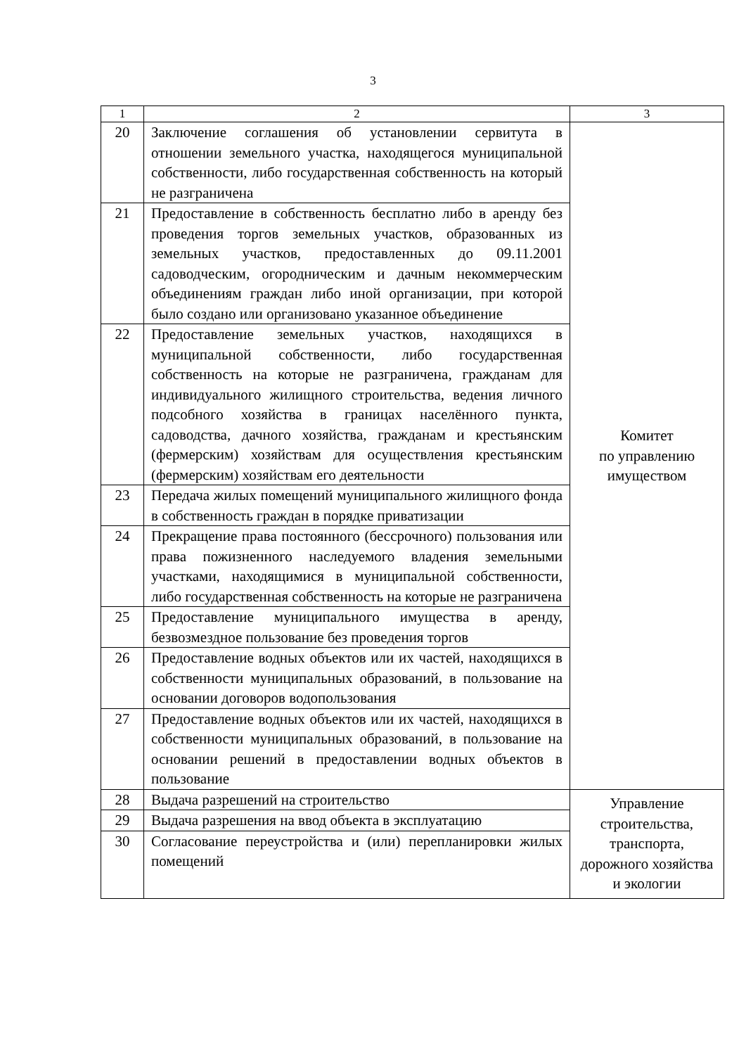3
| 1 | 2 | 3 |
| --- | --- | --- |
| 20 | Заключение соглашения об установлении сервитута в отношении земельного участка, находящегося муниципальной собственности, либо государственная собственность на который не разграничена | Комитет по управлению имуществом |
| 21 | Предоставление в собственность бесплатно либо в аренду без проведения торгов земельных участков, образованных из земельных участков, предоставленных до 09.11.2001 садоводческим, огородническим и дачным некоммерческим объединениям граждан либо иной организации, при которой было создано или организовано указанное объединение | |
| 22 | Предоставление земельных участков, находящихся в муниципальной собственности, либо государственная собственность на которые не разграничена, гражданам для индивидуального жилищного строительства, ведения личного подсобного хозяйства в границах населённого пункта, садоводства, дачного хозяйства, гражданам и крестьянским (фермерским) хозяйствам для осуществления крестьянским (фермерским) хозяйствам его деятельности | |
| 23 | Передача жилых помещений муниципального жилищного фонда в собственность граждан в порядке приватизации | |
| 24 | Прекращение права постоянного (бессрочного) пользования или права пожизненного наследуемого владения земельными участками, находящимися в муниципальной собственности, либо государственная собственность на которые не разграничена | |
| 25 | Предоставление муниципального имущества в аренду, безвозмездное пользование без проведения торгов | |
| 26 | Предоставление водных объектов или их частей, находящихся в собственности муниципальных образований, в пользование на основании договоров водопользования | |
| 27 | Предоставление водных объектов или их частей, находящихся в собственности муниципальных образований, в пользование на основании решений в предоставлении водных объектов в пользование | |
| 28 | Выдача разрешений на строительство | Управление строительства, транспорта, дорожного хозяйства и экологии |
| 29 | Выдача разрешения на ввод объекта в эксплуатацию | |
| 30 | Согласование переустройства и (или) перепланировки жилых помещений | |